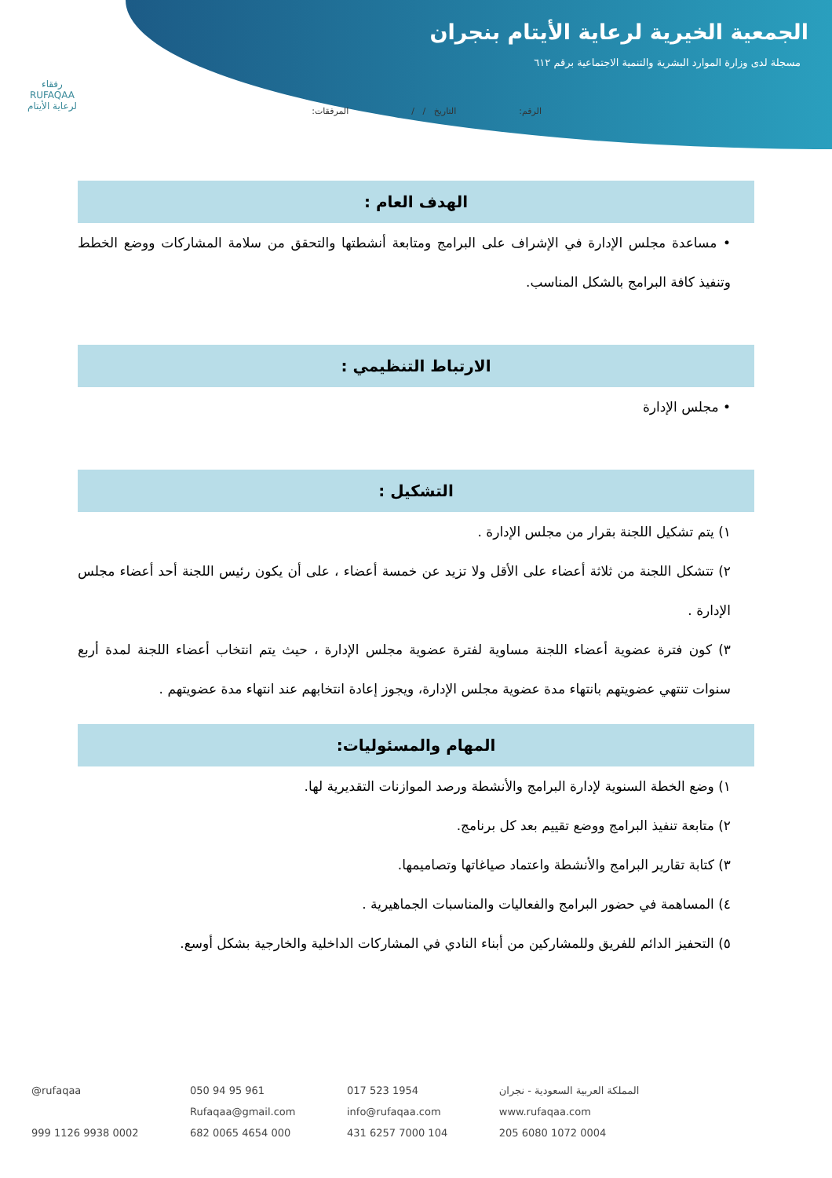الجمعية الخيرية لرعاية الأيتام بنجران
مسجلة لدى وزارة الموارد البشرية والتنمية الاجتماعية برقم ٦١٢
الرقم: التاريخ / / المرفقات:
رفقاء
RUFAQAA
لرعاية الأيتام
الهدف العام :
• مساعدة مجلس الإدارة في الإشراف على البرامج ومتابعة أنشطتها والتحقق من سلامة المشاركات ووضع الخطط وتنفيذ كافة البرامج بالشكل المناسب.
الارتباط التنظيمي :
• مجلس الإدارة
التشكيل :
١) يتم تشكيل اللجنة بقرار من مجلس الإدارة .
٢) تتشكل اللجنة من ثلاثة أعضاء على الأقل ولا تزيد عن خمسة أعضاء ، على أن يكون رئيس اللجنة أحد أعضاء مجلس الإدارة .
٣) كون فترة عضوية أعضاء اللجنة مساوية لفترة عضوية مجلس الإدارة ، حيث يتم انتخاب أعضاء اللجنة لمدة أربع سنوات تنتهي عضويتهم بانتهاء مدة عضوية مجلس الإدارة، ويجوز إعادة انتخابهم عند انتهاء مدة عضويتهم .
المهام والمسئوليات:
١) وضع الخطة السنوية لإدارة البرامج والأنشطة ورصد الموازنات التقديرية لها.
٢) متابعة تنفيذ البرامج ووضع تقييم بعد كل برنامج.
٣) كتابة تقارير البرامج والأنشطة واعتماد صياغاتها وتصاميمها.
٤) المساهمة في حضور البرامج والفعاليات والمناسبات الجماهيرية .
٥) التحفيز الدائم للفريق وللمشاركين من أبناء النادي في المشاركات الداخلية والخارجية بشكل أوسع.
@rufaqaa 050 94 95 961 017 523 1954 المملكة العربية السعودية - نجران Rufaqaa@gmail.com info@rufaqaa.com www.rufaqaa.com 999 1126 9938 0002 682 0065 4654 000 431 6257 7000 104 205 6080 1072 0004